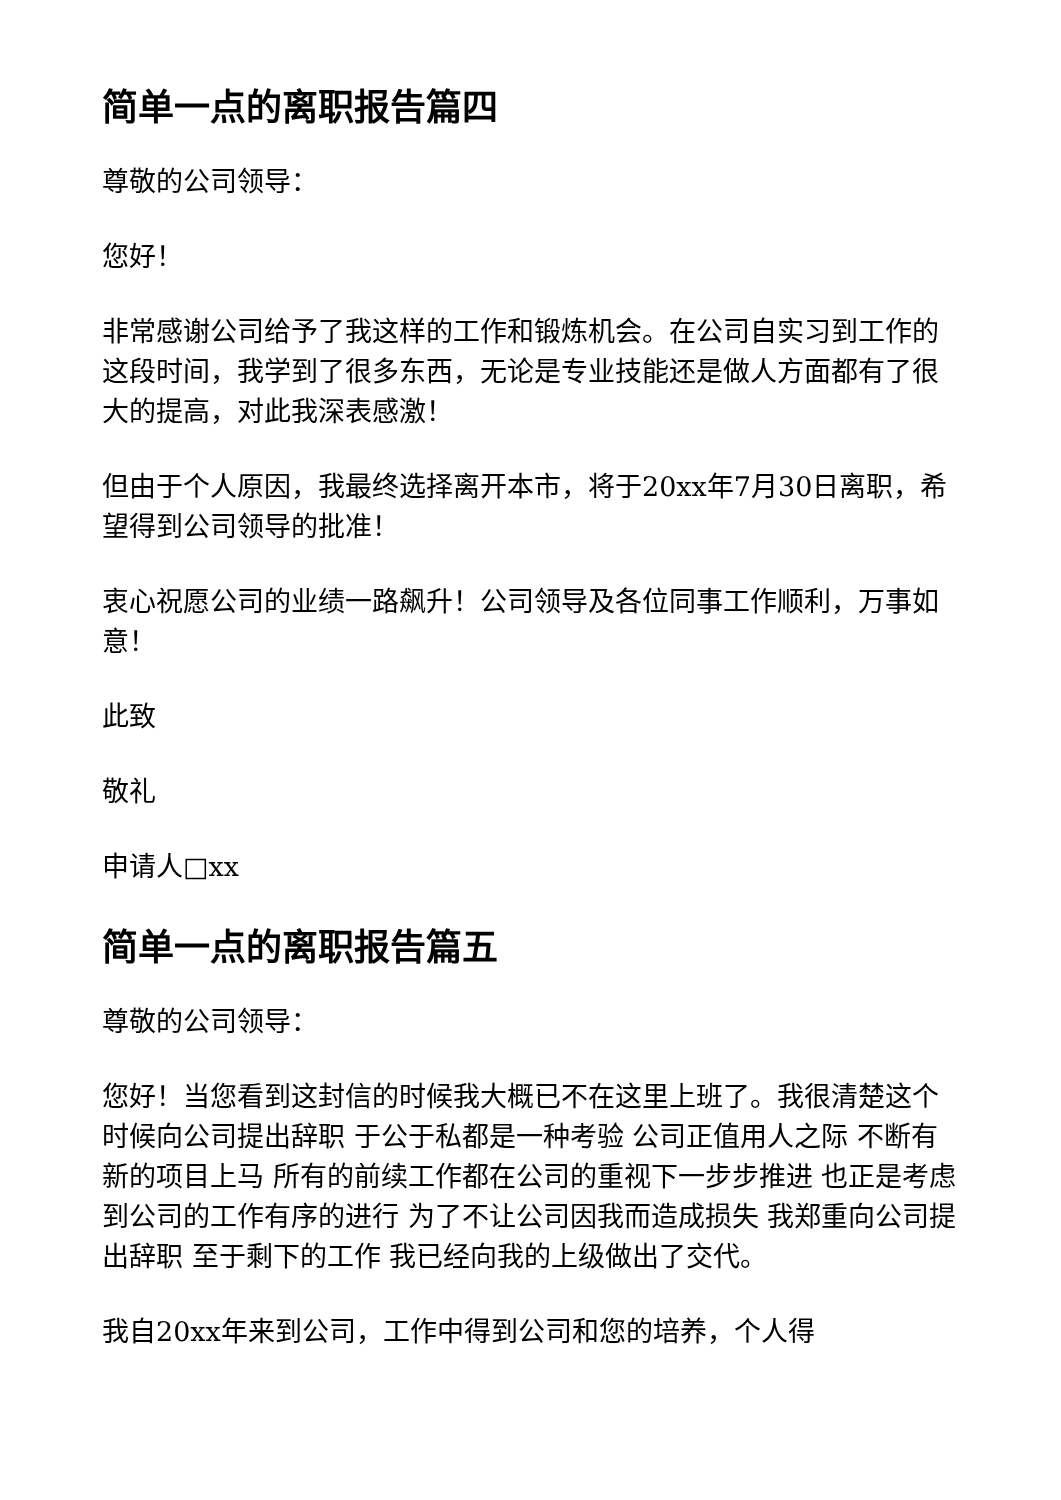简单一点的离职报告篇四
尊敬的公司领导：
您好！
非常感谢公司给予了我这样的工作和锻炼机会。在公司自实习到工作的这段时间，我学到了很多东西，无论是专业技能还是做人方面都有了很大的提高，对此我深表感激！
但由于个人原因，我最终选择离开本市，将于20xx年7月30日离职，希望得到公司领导的批准！
衷心祝愿公司的业绩一路飙升！公司领导及各位同事工作顺利，万事如意！
此致
敬礼
申请人□xx
简单一点的离职报告篇五
尊敬的公司领导：
您好！当您看到这封信的时候我大概已不在这里上班了。我很清楚这个时候向公司提出辞职 于公于私都是一种考验 公司正值用人之际 不断有新的项目上马 所有的前续工作都在公司的重视下一步步推进 也正是考虑到公司的工作有序的进行 为了不让公司因我而造成损失 我郑重向公司提出辞职 至于剩下的工作 我已经向我的上级做出了交代。
我自20xx年来到公司，工作中得到公司和您的培养，个人得